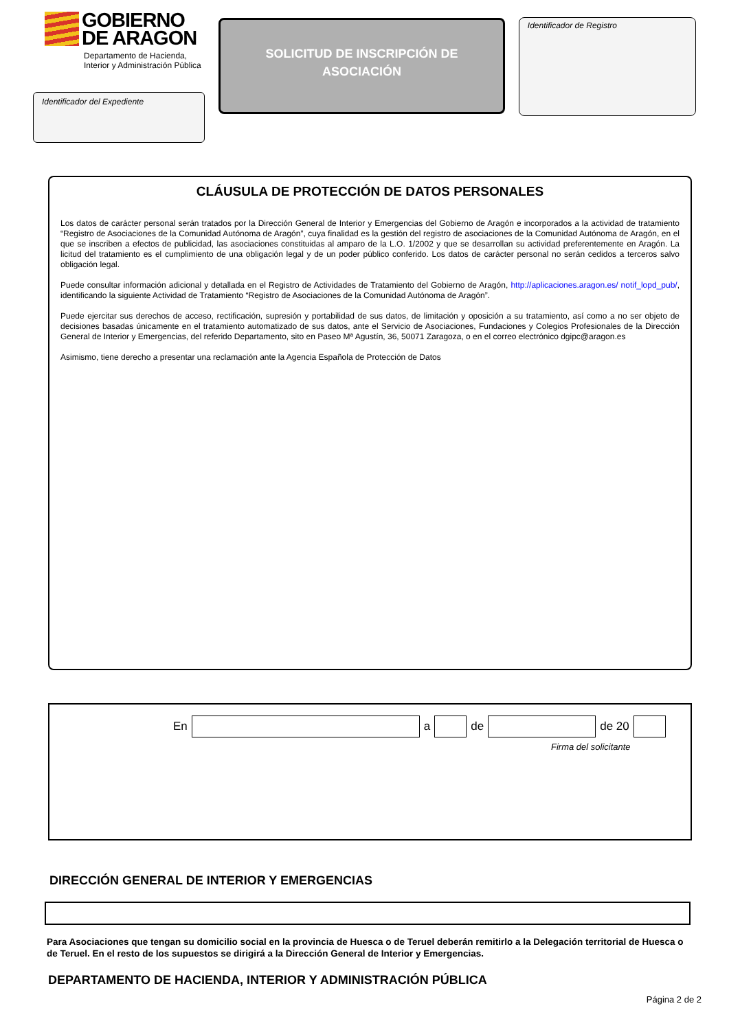GOBIERNO
DE ARAGON
Departamento de Hacienda,
Interior y Administración Pública
Identificador del Expediente
SOLICITUD DE INSCRIPCIÓN DE
ASOCIACIÓN
Identificador de Registro
CLÁUSULA DE PROTECCIÓN DE DATOS PERSONALES
Los datos de carácter personal serán tratados por la Dirección General de Interior y Emergencias del Gobierno de Aragón e incorporados a la actividad de tratamiento “Registro de Asociaciones de la Comunidad Autónoma de Aragón”, cuya finalidad es la gestión del registro de asociaciones de la Comunidad Autónoma de Aragón, en el que se inscriben a efectos de publicidad, las asociaciones constituidas al amparo de la L.O. 1/2002 y que se desarrollan su actividad preferentemente en Aragón. La licitud del tratamiento es el cumplimiento de una obligación legal y de un poder público conferido. Los datos de carácter personal no serán cedidos a terceros salvo obligación legal.
Puede consultar información adicional y detallada en el Registro de Actividades de Tratamiento del Gobierno de Aragón, http://aplicaciones.aragon.es/ notif_lopd_pub/, identificando la siguiente Actividad de Tratamiento “Registro de Asociaciones de la Comunidad Autónoma de Aragón”.
Puede ejercitar sus derechos de acceso, rectificación, supresión y portabilidad de sus datos, de limitación y oposición a su tratamiento, así como a no ser objeto de decisiones basadas únicamente en el tratamiento automatizado de sus datos, ante el Servicio de Asociaciones, Fundaciones y Colegios Profesionales de la Dirección General de Interior y Emergencias, del referido Departamento, sito en Paseo Mª Agustín, 36, 50071 Zaragoza, o en el correo electrónico dgipc@aragon.es
Asimismo, tiene derecho a presentar una reclamación ante la Agencia Española de Protección de Datos
En
a
de
de 20
Firma del solicitante
DIRECCIÓN GENERAL DE INTERIOR Y EMERGENCIAS
Para Asociaciones que tengan su domicilio social en la provincia de Huesca o de Teruel deberán remitirlo a la Delegación territorial de Huesca o de Teruel. En el resto de los supuestos se dirigirá a la Dirección General de Interior y Emergencias.
DEPARTAMENTO DE HACIENDA, INTERIOR Y ADMINISTRACIÓN PÚBLICA
Página 2 de 2